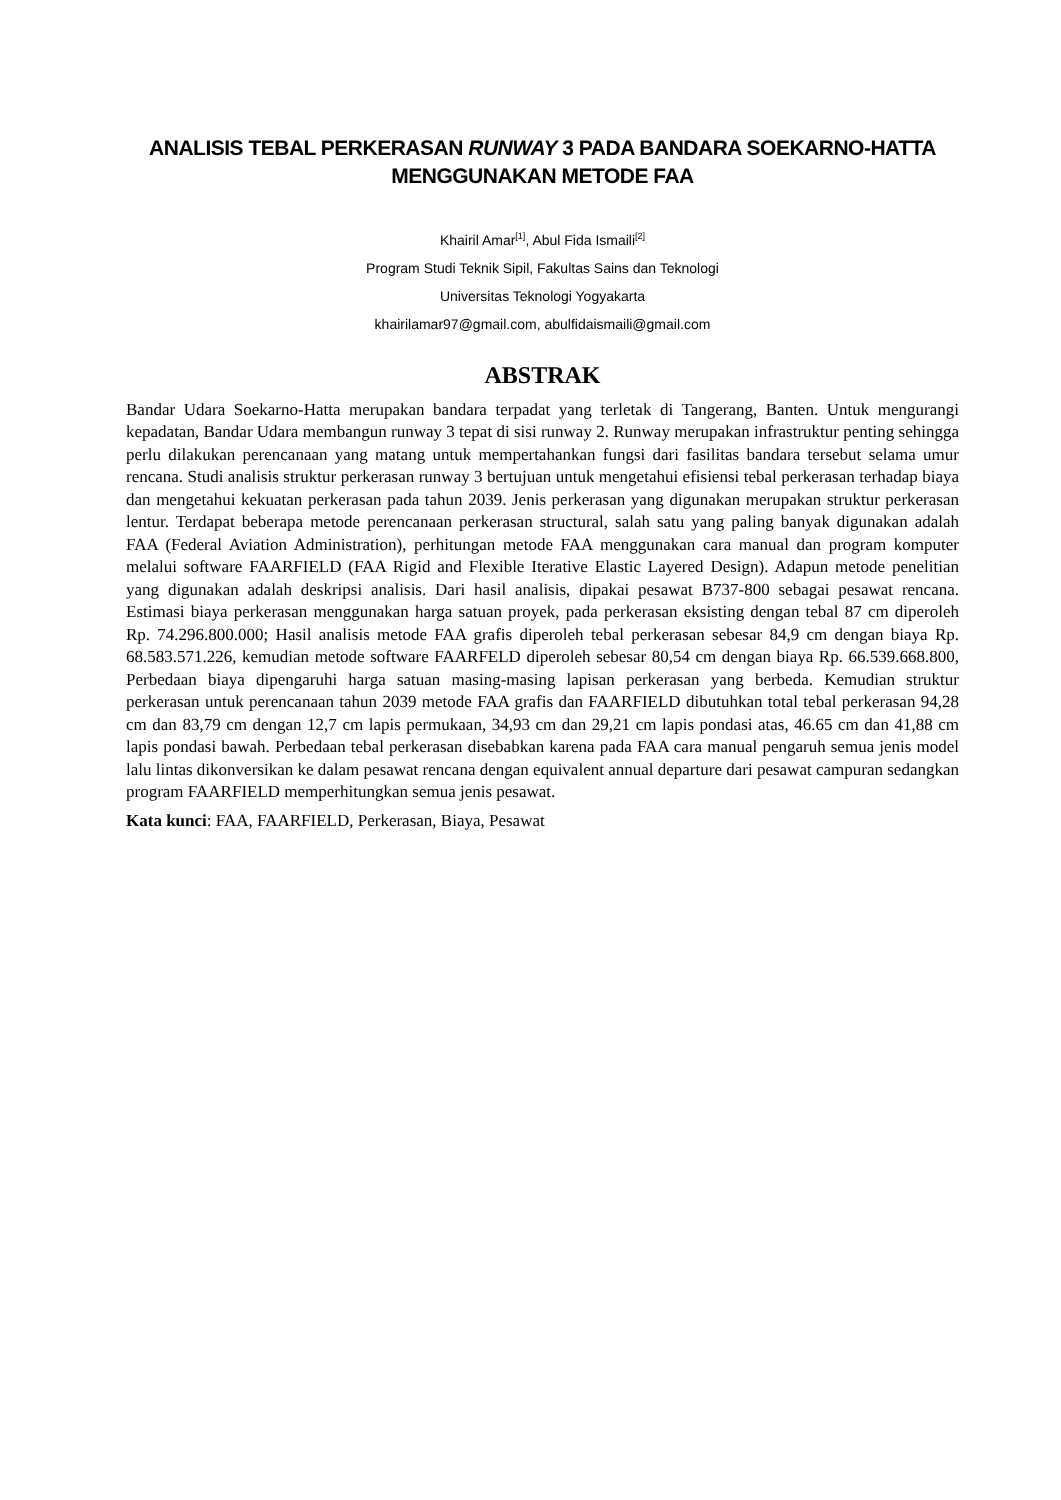ANALISIS TEBAL PERKERASAN RUNWAY 3 PADA BANDARA SOEKARNO-HATTA
MENGGUNAKAN METODE FAA
Khairil Amar<sup>[1]</sup>, Abul Fida Ismaili<sup>[2]</sup>
Program Studi Teknik Sipil, Fakultas Sains dan Teknologi
Universitas Teknologi Yogyakarta
khairilamar97@gmail.com, abulfidaismaili@gmail.com
ABSTRAK
Bandar Udara Soekarno-Hatta merupakan bandara terpadat yang terletak di Tangerang, Banten. Untuk mengurangi kepadatan, Bandar Udara membangun runway 3 tepat di sisi runway 2. Runway merupakan infrastruktur penting sehingga perlu dilakukan perencanaan yang matang untuk mempertahankan fungsi dari fasilitas bandara tersebut selama umur rencana. Studi analisis struktur perkerasan runway 3 bertujuan untuk mengetahui efisiensi tebal perkerasan terhadap biaya dan mengetahui kekuatan perkerasan pada tahun 2039. Jenis perkerasan yang digunakan merupakan struktur perkerasan lentur. Terdapat beberapa metode perencanaan perkerasan structural, salah satu yang paling banyak digunakan adalah FAA (Federal Aviation Administration), perhitungan metode FAA menggunakan cara manual dan program komputer melalui software FAARFIELD (FAA Rigid and Flexible Iterative Elastic Layered Design). Adapun metode penelitian yang digunakan adalah deskripsi analisis. Dari hasil analisis, dipakai pesawat B737-800 sebagai pesawat rencana. Estimasi biaya perkerasan menggunakan harga satuan proyek, pada perkerasan eksisting dengan tebal 87 cm diperoleh Rp. 74.296.800.000; Hasil analisis metode FAA grafis diperoleh tebal perkerasan sebesar 84,9 cm dengan biaya Rp. 68.583.571.226, kemudian metode software FAARFELD diperoleh sebesar 80,54 cm dengan biaya Rp. 66.539.668.800, Perbedaan biaya dipengaruhi harga satuan masing-masing lapisan perkerasan yang berbeda. Kemudian struktur perkerasan untuk perencanaan tahun 2039 metode FAA grafis dan FAARFIELD dibutuhkan total tebal perkerasan 94,28 cm dan 83,79 cm dengan 12,7 cm lapis permukaan, 34,93 cm dan 29,21 cm lapis pondasi atas, 46.65 cm dan 41,88 cm lapis pondasi bawah. Perbedaan tebal perkerasan disebabkan karena pada FAA cara manual pengaruh semua jenis model lalu lintas dikonversikan ke dalam pesawat rencana dengan equivalent annual departure dari pesawat campuran sedangkan program FAARFIELD memperhitungkan semua jenis pesawat.
Kata kunci: FAA, FAARFIELD, Perkerasan, Biaya, Pesawat